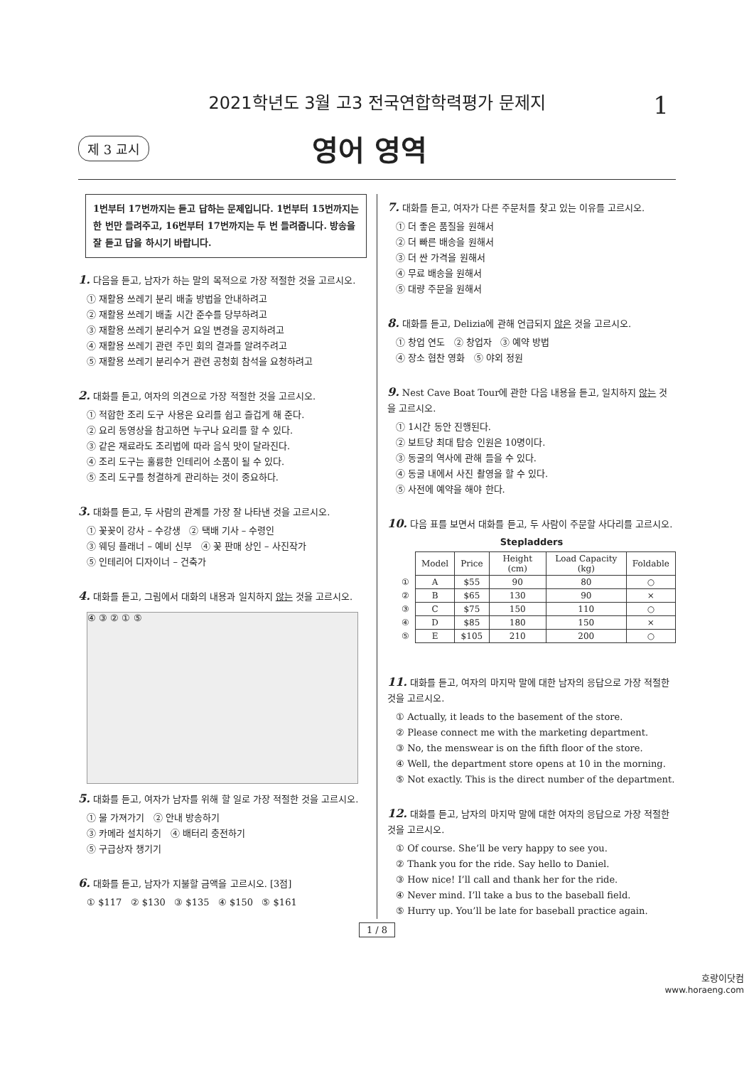2021학년도 3월 고3 전국연합학력평가 문제지 1
제 3 교시 영어 영역
1번부터 17번까지는 듣고 답하는 문제입니다. 1번부터 15번까지는 한 번만 들려주고, 16번부터 17번까지는 두 번 들려줍니다. 방송을 잘 듣고 답을 하시기 바랍니다.
1. 다음을 듣고, 남자가 하는 말의 목적으로 가장 적절한 것을 고르시오.
① 재활용 쓰레기 분리 배출 방법을 안내하려고
② 재활용 쓰레기 배출 시간 준수를 당부하려고
③ 재활용 쓰레기 분리수거 요일 변경을 공지하려고
④ 재활용 쓰레기 관련 주민 회의 결과를 알려주려고
⑤ 재활용 쓰레기 분리수거 관련 공청회 참석을 요청하려고
2. 대화를 듣고, 여자의 의견으로 가장 적절한 것을 고르시오.
① 적합한 조리 도구 사용은 요리를 쉽고 즐겁게 해 준다.
② 요리 동영상을 참고하면 누구나 요리를 할 수 있다.
③ 같은 재료라도 조리법에 따라 음식 맛이 달라진다.
④ 조리 도구는 훌륭한 인테리어 소품이 될 수 있다.
⑤ 조리 도구를 청결하게 관리하는 것이 중요하다.
3. 대화를 듣고, 두 사람의 관계를 가장 잘 나타낸 것을 고르시오.
① 꽃꽂이 강사 – 수강생 ② 택배 기사 – 수령인
③ 웨딩 플래너 – 예비 신부 ④ 꽃 판매 상인 – 사진작가
⑤ 인테리어 디자이너 – 건축가
4. 대화를 듣고, 그림에서 대화의 내용과 일치하지 않는 것을 고르시오.
④ ③ ② ① ⑤
5. 대화를 듣고, 여자가 남자를 위해 할 일로 가장 적절한 것을 고르시오.
① 물 가져가기 ② 안내 방송하기
③ 카메라 설치하기 ④ 배터리 충전하기
⑤ 구급상자 챙기기
6. 대화를 듣고, 남자가 지불할 금액을 고르시오. [3점]
① $117 ② $130 ③ $135 ④ $150 ⑤ $161
7. 대화를 듣고, 여자가 다른 주문처를 찾고 있는 이유를 고르시오.
① 더 좋은 품질을 원해서
② 더 빠른 배송을 원해서
③ 더 싼 가격을 원해서
④ 무료 배송을 원해서
⑤ 대량 주문을 원해서
8. 대화를 듣고, Delizia에 관해 언급되지 않은 것을 고르시오.
① 창업 연도 ② 창업자 ③ 예약 방법
④ 장소 협찬 영화 ⑤ 야외 정원
9. Nest Cave Boat Tour에 관한 다음 내용을 듣고, 일치하지 않는 것을 고르시오.
① 1시간 동안 진행된다.
② 보트당 최대 탑승 인원은 10명이다.
③ 동굴의 역사에 관해 들을 수 있다.
④ 동굴 내에서 사진 촬영을 할 수 있다.
⑤ 사전에 예약을 해야 한다.
10. 다음 표를 보면서 대화를 듣고, 두 사람이 주문할 사다리를 고르시오.
Stepladders
| | Model | Price | Height (cm) | Load Capacity (kg) | Foldable |
| ① | A | $55 | 90 | 80 | ○ |
| ② | B | $65 | 130 | 90 | × |
| ③ | C | $75 | 150 | 110 | ○ |
| ④ | D | $85 | 180 | 150 | × |
| ⑤ | E | $105 | 210 | 200 | ○ |
11. 대화를 듣고, 여자의 마지막 말에 대한 남자의 응답으로 가장 적절한 것을 고르시오.
① Actually, it leads to the basement of the store.
② Please connect me with the marketing department.
③ No, the menswear is on the fifth floor of the store.
④ Well, the department store opens at 10 in the morning.
⑤ Not exactly. This is the direct number of the department.
12. 대화를 듣고, 남자의 마지막 말에 대한 여자의 응답으로 가장 적절한 것을 고르시오.
① Of course. She’ll be very happy to see you.
② Thank you for the ride. Say hello to Daniel.
③ How nice! I’ll call and thank her for the ride.
④ Never mind. I’ll take a bus to the baseball field.
⑤ Hurry up. You’ll be late for baseball practice again.
1 / 8
호랑이닷컴
www.horaeng.com